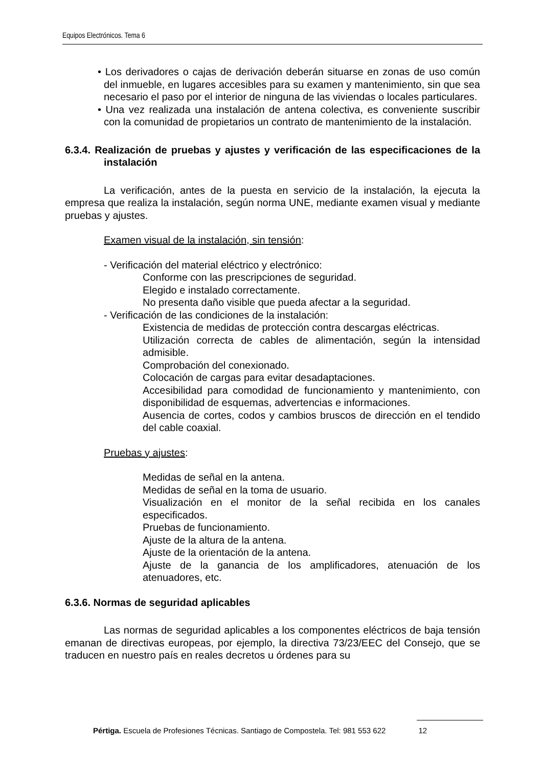Equipos Electrónicos. Tema 6
• Los derivadores o cajas de derivación deberán situarse en zonas de uso común del inmueble, en lugares accesibles para su examen y mantenimiento, sin que sea necesario el paso por el interior de ninguna de las viviendas o locales particulares.
• Una vez realizada una instalación de antena colectiva, es conveniente suscribir con la comunidad de propietarios un contrato de mantenimiento de la instalación.
6.3.4. Realización de pruebas y ajustes y verificación de las especificaciones de la instalación
La verificación, antes de la puesta en servicio de la instalación, la ejecuta la empresa que realiza la instalación, según norma UNE, mediante examen visual y mediante pruebas y ajustes.
Examen visual de la instalación, sin tensión:
- Verificación del material eléctrico y electrónico:
Conforme con las prescripciones de seguridad.
Elegido e instalado correctamente.
No presenta daño visible que pueda afectar a la seguridad.
- Verificación de las condiciones de la instalación:
Existencia de medidas de protección contra descargas eléctricas.
Utilización correcta de cables de alimentación, según la intensidad admisible.
Comprobación del conexionado.
Colocación de cargas para evitar desadaptaciones.
Accesibilidad para comodidad de funcionamiento y mantenimiento, con disponibilidad de esquemas, advertencias e informaciones.
Ausencia de cortes, codos y cambios bruscos de dirección en el tendido del cable coaxial.
Pruebas y ajustes:
Medidas de señal en la antena.
Medidas de señal en la toma de usuario.
Visualización en el monitor de la señal recibida en los canales especificados.
Pruebas de funcionamiento.
Ajuste de la altura de la antena.
Ajuste de la orientación de la antena.
Ajuste de la ganancia de los amplificadores, atenuación de los atenuadores, etc.
6.3.6. Normas de seguridad aplicables
Las normas de seguridad aplicables a los componentes eléctricos de baja tensión emanan de directivas europeas, por ejemplo, la directiva 73/23/EEC del Consejo, que se traducen en nuestro país en reales decretos u órdenes para su
Pértiga. Escuela de Profesiones Técnicas. Santiago de Compostela. Tel: 981 553 622 12